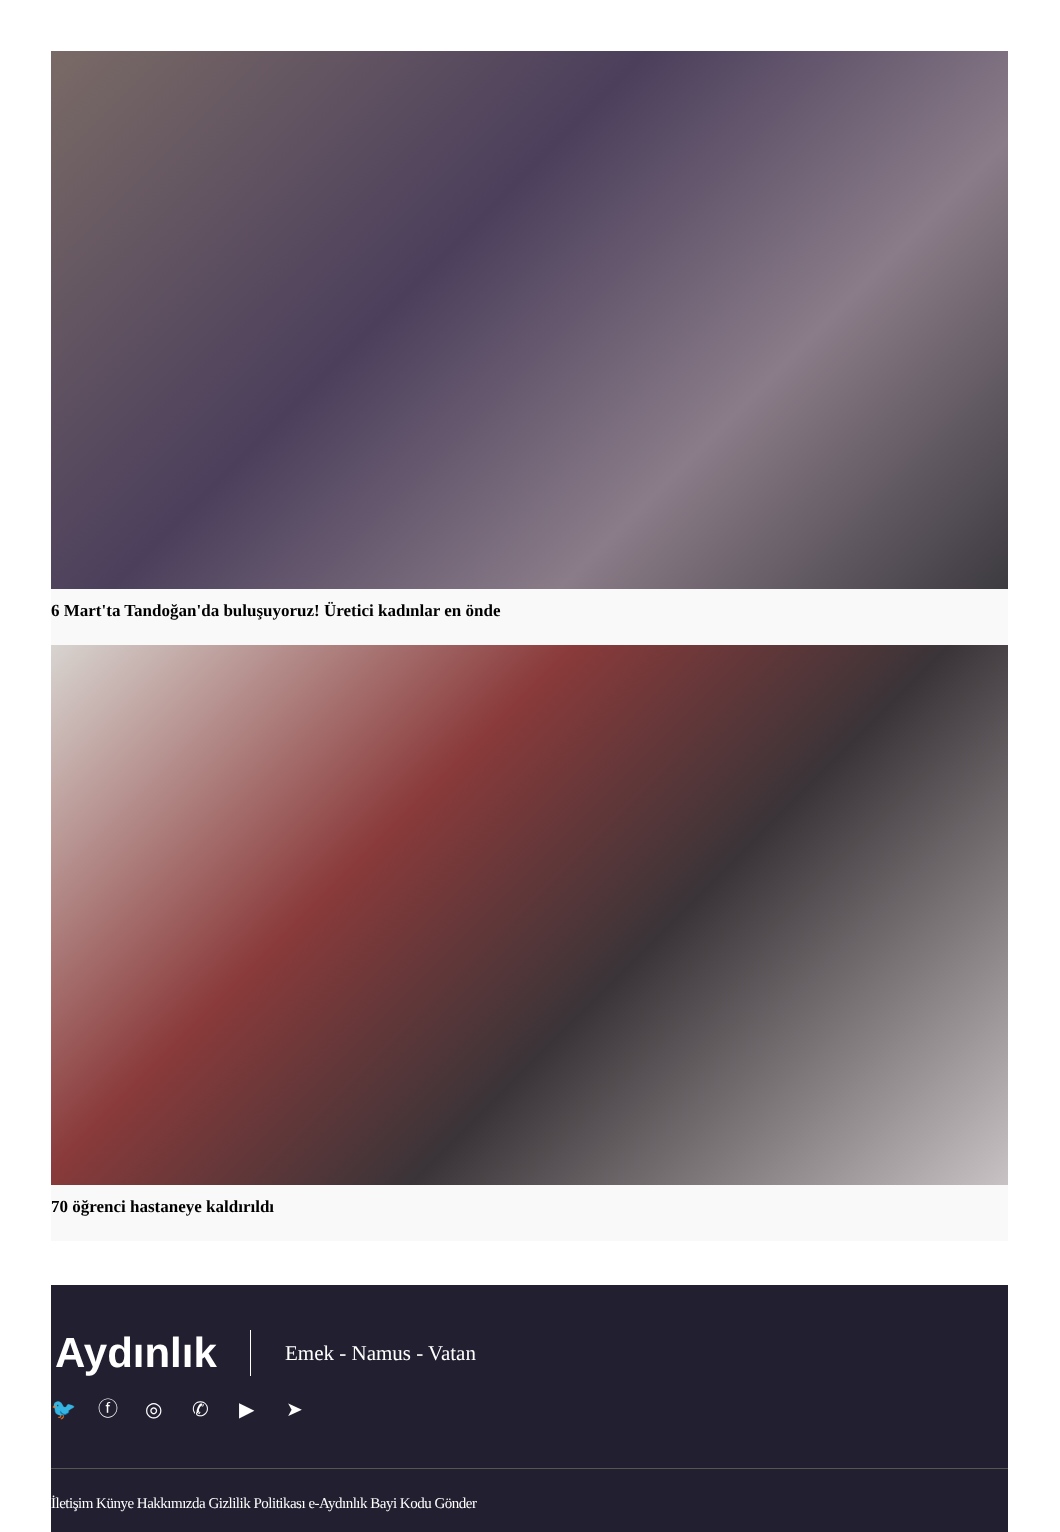6 Mart'ta Tandoğan'da buluşuyoruz! Üretici kadınlar en önde
70 öğrenci hastaneye kaldırıldı
Aydınlık
Emek - Namus - Vatan
🐦 ⓕ ◎ ✆ ▶ ➤
İletişim Künye Hakkımızda Gizlilik Politikası e-Aydınlık Bayi Kodu Gönder